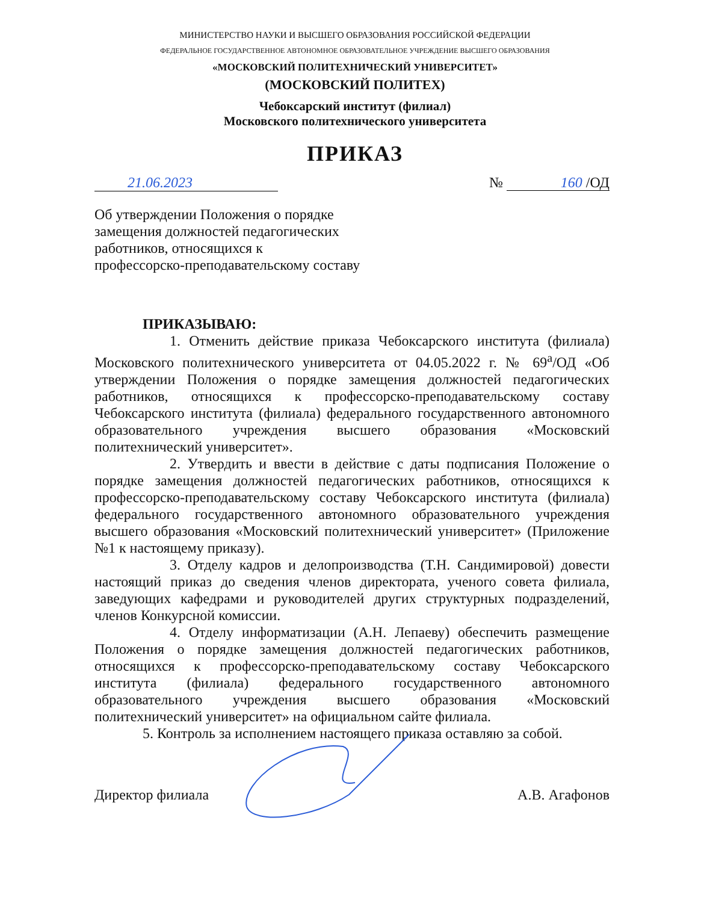МИНИСТЕРСТВО НАУКИ И ВЫСШЕГО ОБРАЗОВАНИЯ РОССИЙСКОЙ ФЕДЕРАЦИИ
ФЕДЕРАЛЬНОЕ ГОСУДАРСТВЕННОЕ АВТОНОМНОЕ ОБРАЗОВАТЕЛЬНОЕ УЧРЕЖДЕНИЕ ВЫСШЕГО ОБРАЗОВАНИЯ
«МОСКОВСКИЙ ПОЛИТЕХНИЧЕСКИЙ УНИВЕРСИТЕТ»
(МОСКОВСКИЙ ПОЛИТЕХ)
Чебоксарский институт (филиал)
Московского политехнического университета
ПРИКАЗ
21.06.2023 № 160 /ОД
Об утверждении Положения о порядке
замещения должностей педагогических
работников, относящихся к
профессорско-преподавательскому составу
ПРИКАЗЫВАЮ:
1. Отменить действие приказа Чебоксарского института (филиала) Московского политехнического университета от 04.05.2022 г. № 69<sup>а</sup>/ОД «Об утверждении Положения о порядке замещения должностей педагогических работников, относящихся к профессорско-преподавательскому составу Чебоксарского института (филиала) федерального государственного автономного образовательного учреждения высшего образования «Московский политехнический университет».
2. Утвердить и ввести в действие с даты подписания Положение о порядке замещения должностей педагогических работников, относящихся к профессорско-преподавательскому составу Чебоксарского института (филиала) федерального государственного автономного образовательного учреждения высшего образования «Московский политехнический университет» (Приложение №1 к настоящему приказу).
3. Отделу кадров и делопроизводства (Т.Н. Сандимировой) довести настоящий приказ до сведения членов директората, ученого совета филиала, заведующих кафедрами и руководителей других структурных подразделений, членов Конкурсной комиссии.
4. Отделу информатизации (А.Н. Лепаеву) обеспечить размещение Положения о порядке замещения должностей педагогических работников, относящихся к профессорско-преподавательскому составу Чебоксарского института (филиала) федерального государственного автономного образовательного учреждения высшего образования «Московский политехнический университет» на официальном сайте филиала.
5. Контроль за исполнением настоящего приказа оставляю за собой.
Директор филиала А.В. Агафонов